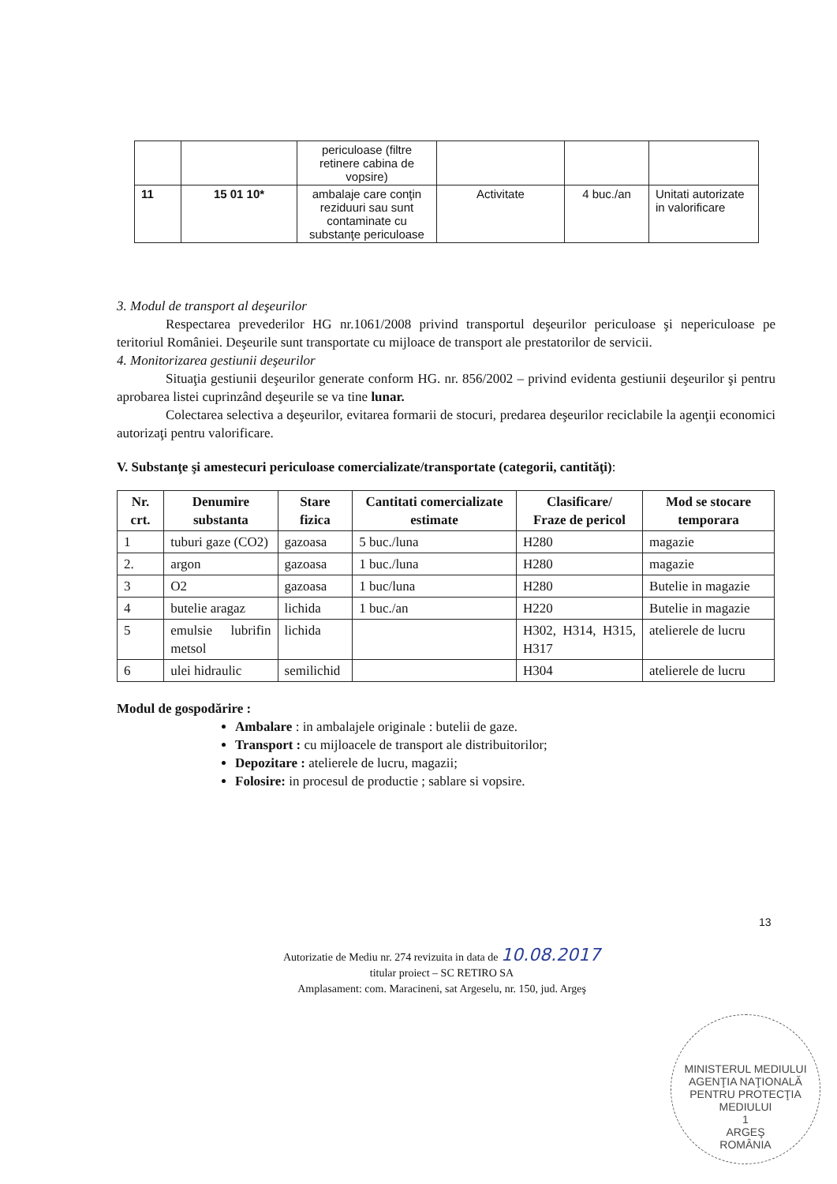| | | periculoase (filtre retinere cabina de vopsire) | | | |
| 11 | 15 01 10* | ambalaje care conţin reziduuri sau sunt contaminate cu substanţe periculoase | Activitate | 4 buc./an | Unitati autorizate in valorificare |
3. Modul de transport al deşeurilor
Respectarea prevederilor HG nr.1061/2008 privind transportul deşeurilor periculoase şi nepericuloase pe teritoriul României. Deşeurile sunt transportate cu mijloace de transport ale prestatorilor de servicii.
4. Monitorizarea gestiunii deşeurilor
Situaţia gestiunii deşeurilor generate conform HG. nr. 856/2002 – privind evidenta gestiunii deşeurilor şi pentru aprobarea listei cuprinzând deşeurile se va tine lunar.
Colectarea selectiva a deşeurilor, evitarea formarii de stocuri, predarea deşeurilor reciclabile la agenţii economici autorizaţi pentru valorificare.
V. Substanţe şi amestecuri periculoase comercializate/transportate (categorii, cantităţi):
| Nr. crt. | Denumire substanta | Stare fizica | Cantitati comercializate estimate | Clasificare/ Fraze de pericol | Mod se stocare temporara |
| --- | --- | --- | --- | --- | --- |
| 1 | tuburi gaze (CO2) | gazoasa | 5 buc./luna | H280 | magazie |
| 2. | argon | gazoasa | 1 buc./luna | H280 | magazie |
| 3 | O2 | gazoasa | 1 buc/luna | H280 | Butelie in magazie |
| 4 | butelie aragaz | lichida | 1 buc./an | H220 | Butelie in magazie |
| 5 | emulsie lubrifin metsol | lichida | | H302, H314, H315, H317 | atelierele de lucru |
| 6 | ulei hidraulic | semilichid | | H304 | atelierele de lucru |
Modul de gospodărire :
Ambalare : in ambalajele originale : butelii de gaze.
Transport : cu mijloacele de transport ale distribuitorilor;
Depozitare : atelierele de lucru, magazii;
Folosire: in procesul de productie ; sablare si vopsire.
13
Autorizatie de Mediu nr. 274 revizuita in data de 10.08.2017
titular proiect – SC RETIRO SA
Amplasament: com. Maracineni, sat Argeselu, nr. 150, jud. Argeş
MINISTERUL MEDIULUI
AGENŢIA NAŢIONALĂ PENTRU PROTECŢIA MEDIULUI
1
ARGEŞ
ROMÂNIA